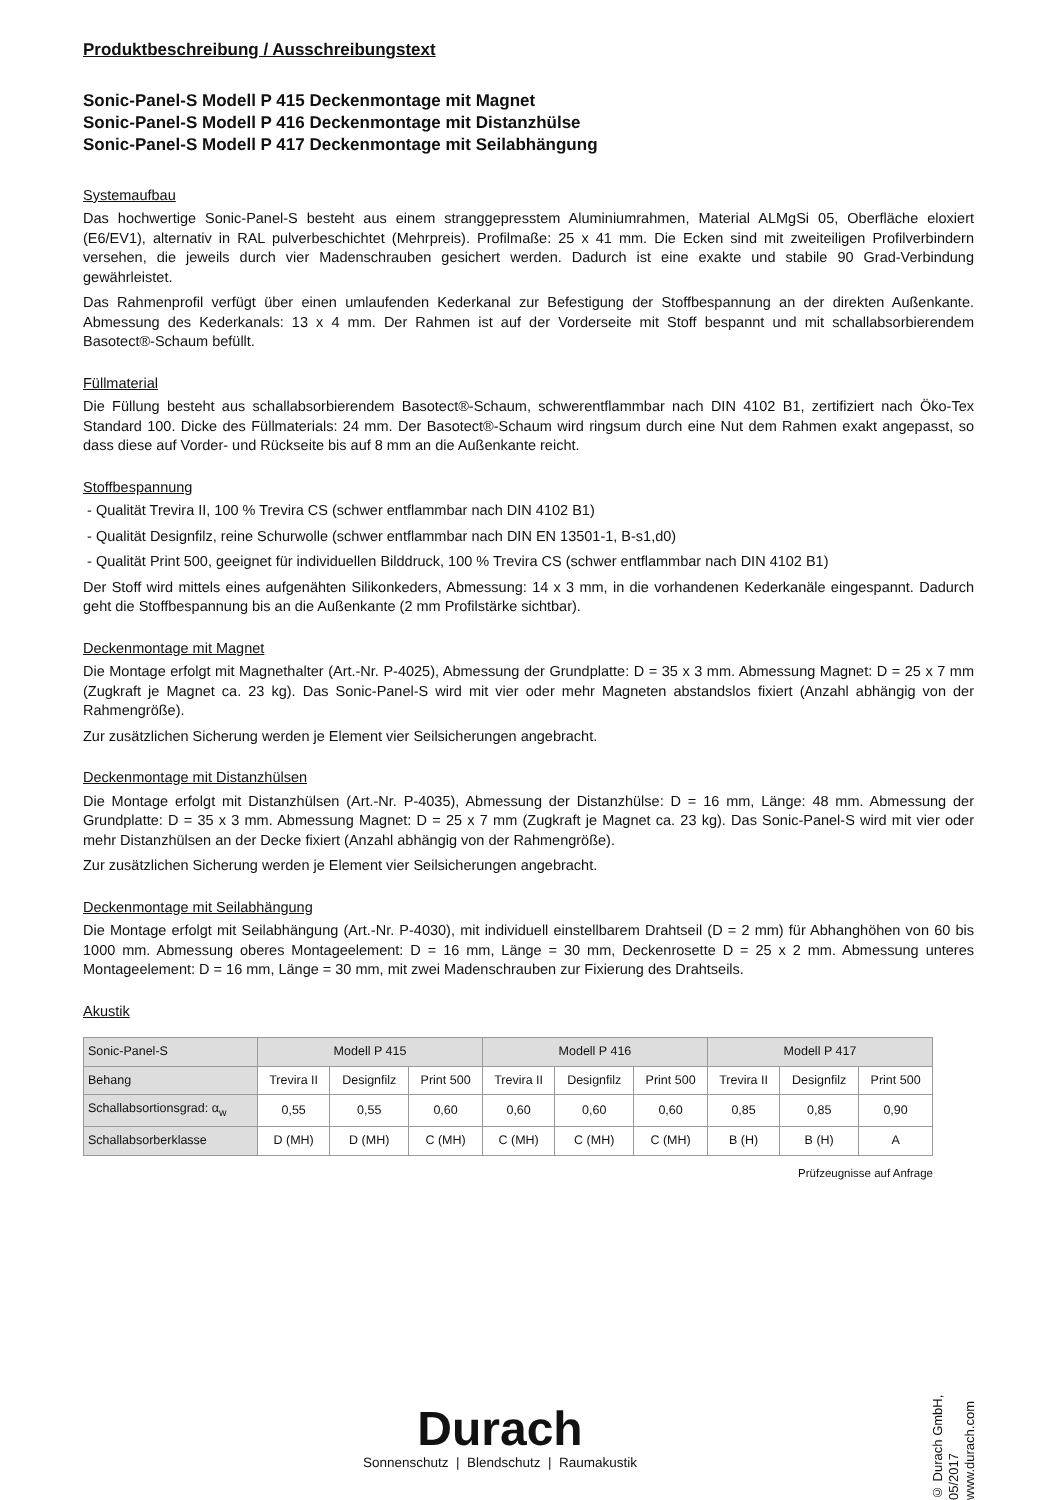Produktbeschreibung / Ausschreibungstext
Sonic-Panel-S Modell P 415 Deckenmontage mit Magnet
Sonic-Panel-S Modell P 416 Deckenmontage mit Distanzhülse
Sonic-Panel-S Modell P 417 Deckenmontage mit Seilabhängung
Systemaufbau
Das hochwertige Sonic-Panel-S besteht aus einem stranggepresstem Aluminiumrahmen, Material ALMgSi 05, Oberfläche eloxiert (E6/EV1), alternativ in RAL pulverbeschichtet (Mehrpreis). Profilmaße: 25 x 41 mm. Die Ecken sind mit zweiteiligen Profilverbindern versehen, die jeweils durch vier Madenschrauben gesichert werden. Dadurch ist eine exakte und stabile 90 Grad-Verbindung gewährleistet.
Das Rahmenprofil verfügt über einen umlaufenden Kederkanal zur Befestigung der Stoffbespannung an der direkten Außenkante. Abmessung des Kederkanals: 13 x 4 mm. Der Rahmen ist auf der Vorderseite mit Stoff bespannt und mit schallabsorbierendem Basotect®-Schaum befüllt.
Füllmaterial
Die Füllung besteht aus schallabsorbierendem Basotect®-Schaum, schwerentflammbar nach DIN 4102 B1, zertifiziert nach Öko-Tex Standard 100. Dicke des Füllmaterials: 24 mm. Der Basotect®-Schaum wird ringsum durch eine Nut dem Rahmen exakt angepasst, so dass diese auf Vorder- und Rückseite bis auf 8 mm an die Außenkante reicht.
Stoffbespannung
- Qualität Trevira II, 100 % Trevira CS (schwer entflammbar nach DIN 4102 B1)
- Qualität Designfilz, reine Schurwolle (schwer entflammbar nach DIN EN 13501-1, B-s1,d0)
- Qualität Print 500, geeignet für individuellen Bilddruck, 100 % Trevira CS (schwer entflammbar nach DIN 4102 B1)
Der Stoff wird mittels eines aufgenähten Silikonkeders, Abmessung: 14 x 3 mm, in die vorhandenen Kederkanäle eingespannt. Dadurch geht die Stoffbespannung bis an die Außenkante (2 mm Profilstärke sichtbar).
Deckenmontage mit Magnet
Die Montage erfolgt mit Magnethalter (Art.-Nr. P-4025), Abmessung der Grundplatte: D = 35 x 3 mm. Abmessung Magnet: D = 25 x 7 mm (Zugkraft je Magnet ca. 23 kg). Das Sonic-Panel-S wird mit vier oder mehr Magneten abstandslos fixiert (Anzahl abhängig von der Rahmengröße).
Zur zusätzlichen Sicherung werden je Element vier Seilsicherungen angebracht.
Deckenmontage mit Distanzhülsen
Die Montage erfolgt mit Distanzhülsen (Art.-Nr. P-4035), Abmessung der Distanzhülse: D = 16 mm, Länge: 48 mm. Abmessung der Grundplatte: D = 35 x 3 mm. Abmessung Magnet: D = 25 x 7 mm (Zugkraft je Magnet ca. 23 kg). Das Sonic-Panel-S wird mit vier oder mehr Distanzhülsen an der Decke fixiert (Anzahl abhängig von der Rahmengröße).
Zur zusätzlichen Sicherung werden je Element vier Seilsicherungen angebracht.
Deckenmontage mit Seilabhängung
Die Montage erfolgt mit Seilabhängung (Art.-Nr. P-4030), mit individuell einstellbarem Drahtseil (D = 2 mm) für Abhanghöhen von 60 bis 1000 mm. Abmessung oberes Montageelement: D = 16 mm, Länge = 30 mm, Deckenrosette D = 25 x 2 mm. Abmessung unteres Montageelement: D = 16 mm, Länge = 30 mm, mit zwei Madenschrauben zur Fixierung des Drahtseils.
Akustik
| Sonic-Panel-S | Modell P 415 | | | Modell P 416 | | | Modell P 417 | | |
| --- | --- | --- | --- | --- | --- | --- | --- | --- | --- |
| Behang | Trevira II | Designfilz | Print 500 | Trevira II | Designfilz | Print 500 | Trevira II | Designfilz | Print 500 |
| Schallabsortionsgrad: α<sub>w</sub> | 0,55 | 0,55 | 0,60 | 0,60 | 0,60 | 0,60 | 0,85 | 0,85 | 0,90 |
| Schallabsorberklasse | D (MH) | D (MH) | C (MH) | C (MH) | C (MH) | C (MH) | B (H) | B (H) | A |
Prüfzeugnisse auf Anfrage
Durach
Sonnenschutz | Blendschutz | Raumakustik
© Durach GmbH, 05/2017
www.durach.com